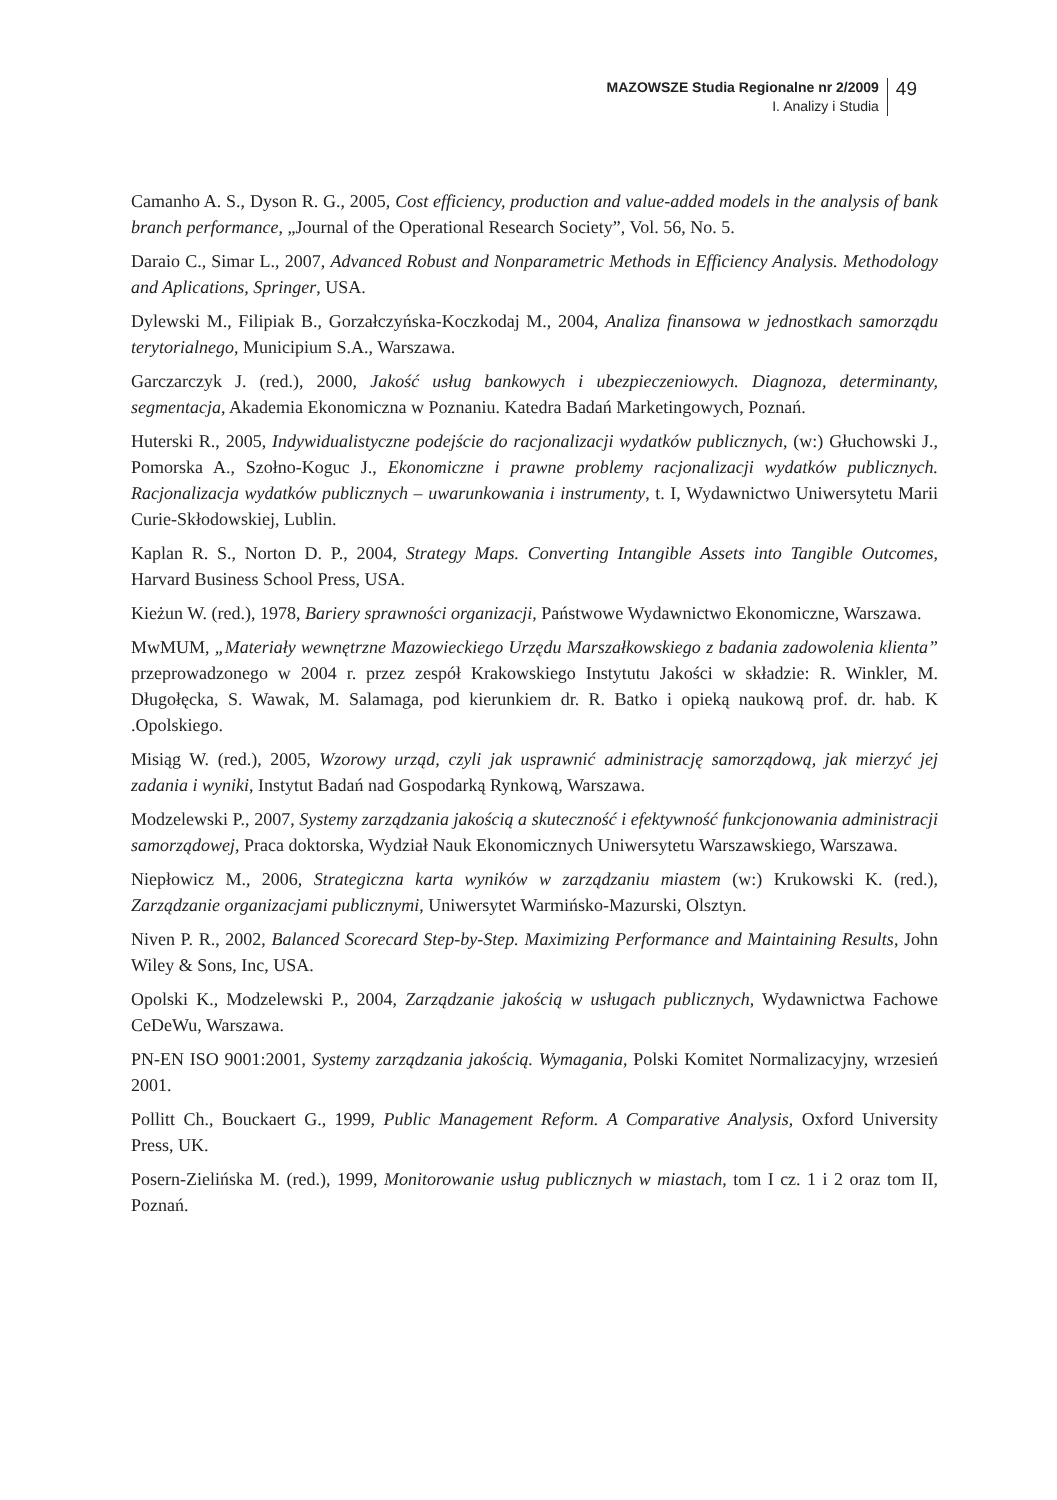MAZOWSZE Studia Regionalne nr 2/2009
I. Analizy i Studia
49
Camanho A. S., Dyson R. G., 2005, Cost efficiency, production and value-added models in the analysis of bank branch performance, „Journal of the Operational Research Society”, Vol. 56, No. 5.
Daraio C., Simar L., 2007, Advanced Robust and Nonparametric Methods in Efficiency Analysis. Methodology and Aplications, Springer, USA.
Dylewski M., Filipiak B., Gorzałczyńska-Koczkodaj M., 2004, Analiza finansowa w jednostkach samorządu terytorialnego, Municipium S.A., Warszawa.
Garczarczyk J. (red.), 2000, Jakość usług bankowych i ubezpieczeniowych. Diagnoza, determinanty, segmentacja, Akademia Ekonomiczna w Poznaniu. Katedra Badań Marketingowych, Poznań.
Huterski R., 2005, Indywidualistyczne podejście do racjonalizacji wydatków publicznych, (w:) Głuchowski J., Pomorska A., Szołno-Koguc J., Ekonomiczne i prawne problemy racjonalizacji wydatków publicznych. Racjonalizacja wydatków publicznych – uwarunkowania i instrumenty, t. I, Wydawnictwo Uniwersytetu Marii Curie-Skłodowskiej, Lublin.
Kaplan R. S., Norton D. P., 2004, Strategy Maps. Converting Intangible Assets into Tangible Outcomes, Harvard Business School Press, USA.
Kieżun W. (red.), 1978, Bariery sprawności organizacji, Państwowe Wydawnictwo Ekonomiczne, Warszawa.
MwMUM, „Materiały wewnętrzne Mazowieckiego Urzędu Marszałkowskiego z badania zadowolenia klienta” przeprowadzonego w 2004 r. przez zespół Krakowskiego Instytutu Jakości w składzie: R. Winkler, M. Długołęcka, S. Wawak, M. Salamaga, pod kierunkiem dr. R. Batko i opieką naukową prof. dr. hab. K .Opolskiego.
Misiąg W. (red.), 2005, Wzorowy urząd, czyli jak usprawnić administrację samorządową, jak mierzyć jej zadania i wyniki, Instytut Badań nad Gospodarką Rynkową, Warszawa.
Modzelewski P., 2007, Systemy zarządzania jakością a skuteczność i efektywność funkcjonowania administracji samorządowej, Praca doktorska, Wydział Nauk Ekonomicznych Uniwersytetu Warszawskiego, Warszawa.
Niepłowicz M., 2006, Strategiczna karta wyników w zarządzaniu miastem (w:) Krukowski K. (red.), Zarządzanie organizacjami publicznymi, Uniwersytet Warmińsko-Mazurski, Olsztyn.
Niven P. R., 2002, Balanced Scorecard Step-by-Step. Maximizing Performance and Maintaining Results, John Wiley & Sons, Inc, USA.
Opolski K., Modzelewski P., 2004, Zarządzanie jakością w usługach publicznych, Wydawnictwa Fachowe CeDeWu, Warszawa.
PN-EN ISO 9001:2001, Systemy zarządzania jakością. Wymagania, Polski Komitet Normalizacyjny, wrzesień 2001.
Pollitt Ch., Bouckaert G., 1999, Public Management Reform. A Comparative Analysis, Oxford University Press, UK.
Posern-Zielińska M. (red.), 1999, Monitorowanie usług publicznych w miastach, tom I cz. 1 i 2 oraz tom II, Poznań.